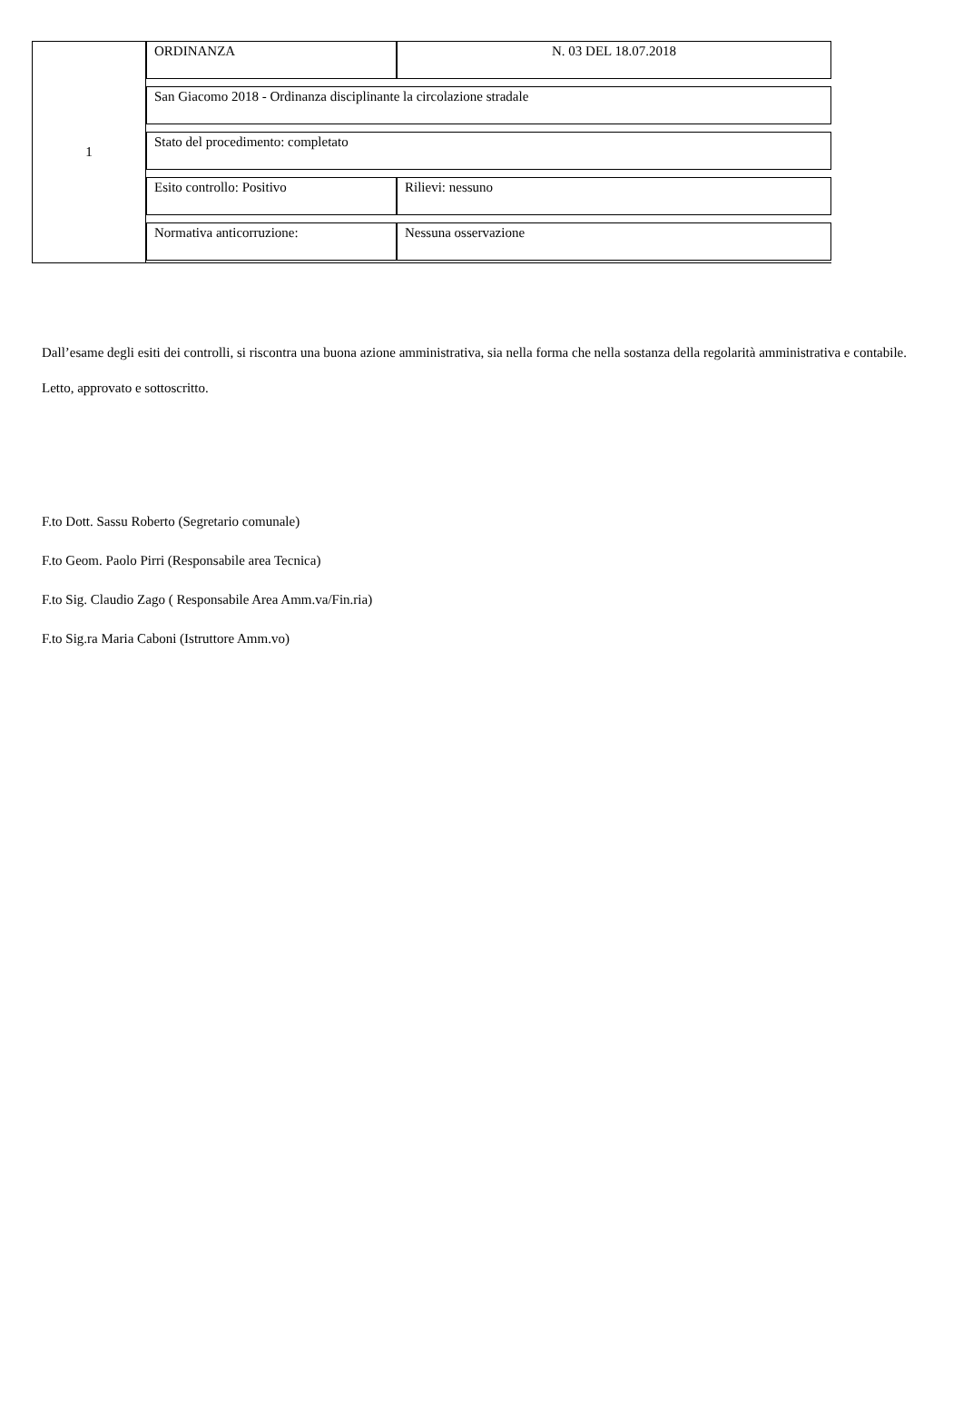| 1 | / ORDINANZA / N. 03 DEL 18.07.2018 / / San Giacomo 2018 - Ordinanza disciplinante la circolazione stradale / / / Stato del procedimento: completato / / / Esito controllo: Positivo / Rilievi: nessuno / / Normativa anticorruzione: / Nessuna osservazione / |
Dall’esame degli esiti dei controlli, si riscontra una buona azione amministrativa, sia nella forma che nella sostanza della regolarità amministrativa e contabile.
Letto, approvato e sottoscritto.
F.to Dott. Sassu Roberto (Segretario comunale)
F.to Geom. Paolo Pirri (Responsabile area Tecnica)
F.to Sig. Claudio Zago ( Responsabile Area Amm.va/Fin.ria)
F.to Sig.ra Maria Caboni (Istruttore Amm.vo)